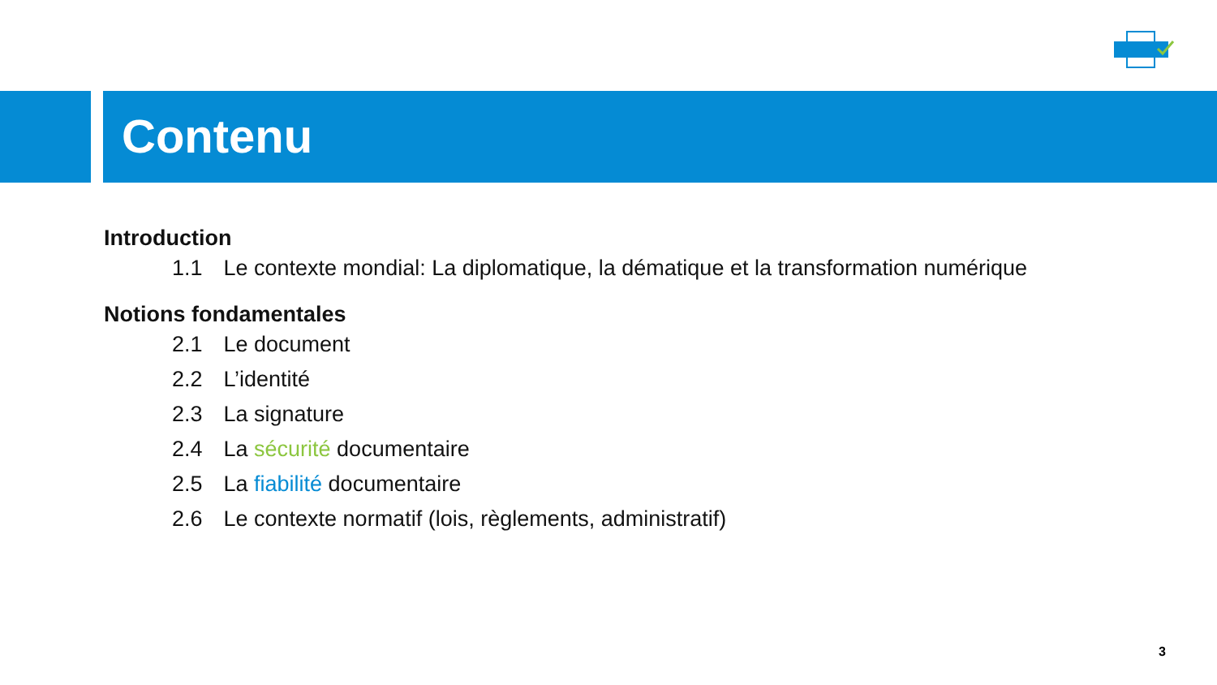Contenu
Introduction
1.1 Le contexte mondial: La diplomatique, la dématique et la transformation numérique
Notions fondamentales
2.1 Le document
2.2 L’identité
2.3 La signature
2.4 La sécurité documentaire
2.5 La fiabilité documentaire
2.6 Le contexte normatif (lois, règlements, administratif)
3